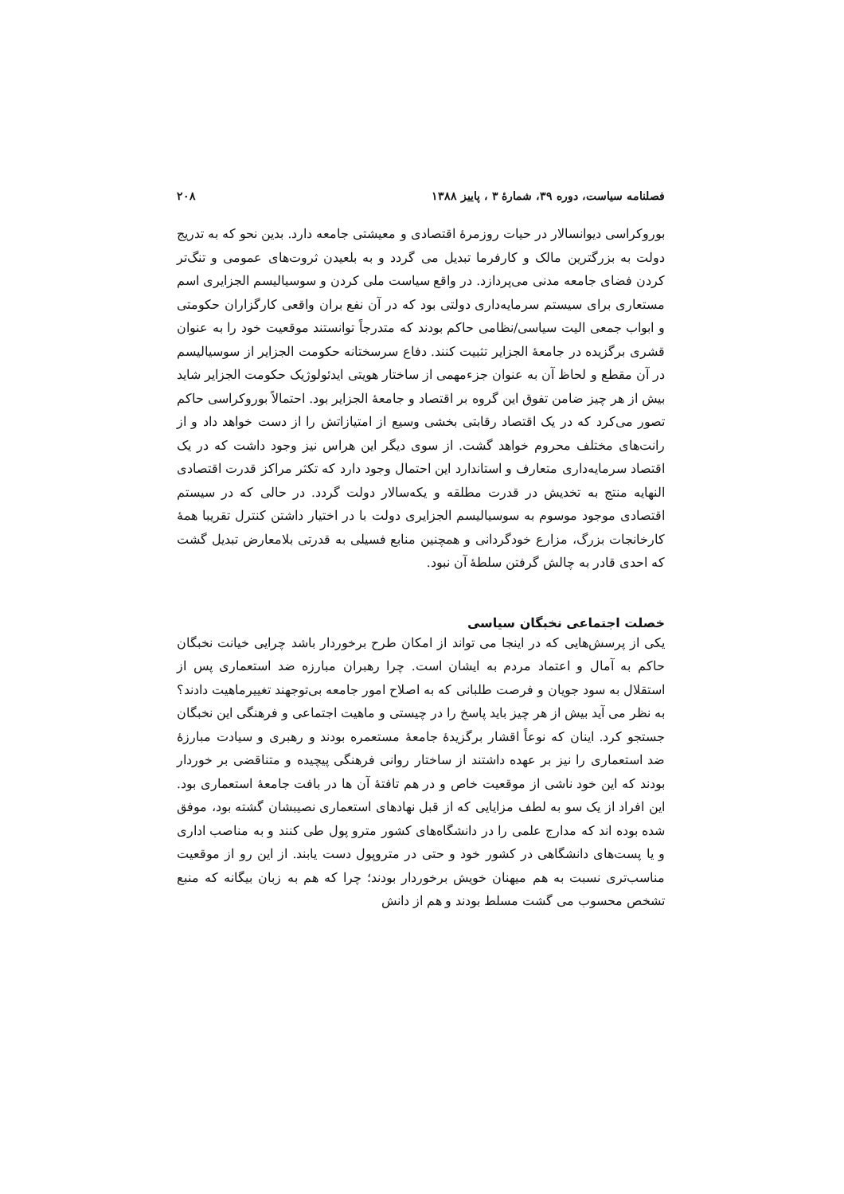فصلنامه سیاست، دوره ۳۹، شمارهٔ ۳ ، پاییز ۱۳۸۸ ۲۰۸
بوروکراسی دیوانسالار در حیات روزمرهٔ اقتصادی و معیشتی جامعه دارد. بدین نحو که به تدریج دولت به بزرگترین مالک و کارفرما تبدیل می گردد و به بلعیدن ثروت‌های عمومی و تنگ‌تر کردن فضای جامعه مدنی می‌پردازد. در واقع سیاست ملی کردن و سوسیالیسم الجزایری اسم مستعاری برای سیستم سرمایه‌داری دولتی بود که در آن نفع بران واقعی کارگزاران حکومتی و ابواب جمعی الیت سیاسی/نظامی حاکم بودند که متدرجاً توانستند موقعیت خود را به عنوان قشری برگزیده در جامعهٔ الجزایر تثبیت کنند. دفاع سرسختانه حکومت الجزایر از سوسیالیسم در آن مقطع و لحاظ آن به عنوان جزءمهمی از ساختار هویتی ایدئولوژیک حکومت الجزایر شاید بیش از هر چیز ضامن تفوق این گروه بر اقتصاد و جامعهٔ الجزایر بود. احتمالاً بوروکراسی حاکم تصور می‌کرد که در یک اقتصاد رقابتی بخشی وسیع از امتیازاتش را از دست خواهد داد و از رانت‌های مختلف محروم خواهد گشت. از سوی دیگر این هراس نیز وجود داشت که در یک اقتصاد سرمایه‌داری متعارف و استاندارد این احتمال وجود دارد که تکثر مراکز قدرت اقتصادی النهایه منتج به تخدیش در قدرت مطلقه و یکه‌سالار دولت گردد. در حالی که در سیستم اقتصادی موجود موسوم به سوسیالیسم الجزایری دولت با در اختیار داشتن کنترل تقریبا همهٔ کارخانجات بزرگ، مزارع خودگردانی و همچنین منابع فسیلی به قدرتی بلامعارض تبدیل گشت که احدی قادر به چالش گرفتن سلطهٔ آن نبود.
خصلت اجتماعی نخبگان سیاسی
یکی از پرسش‌هایی که در اینجا می تواند از امکان طرح برخوردار باشد چرایی خیانت نخبگان حاکم به آمال و اعتماد مردم به ایشان است. چرا رهبران مبارزه ضد استعماری پس از استقلال به سود جویان و فرصت طلبانی که به اصلاح امور جامعه بی‌توجهند تغییرماهیت دادند؟ به نظر می آید بیش از هر چیز باید پاسخ را در چیستی و ماهیت اجتماعی و فرهنگی این نخبگان جستجو کرد. اینان که نوعاً اقشار برگزیدهٔ جامعهٔ مستعمره بودند و رهبری و سیادت مبارزهٔ ضد استعماری را نیز بر عهده داشتند از ساختار روانی فرهنگی پیچیده و متناقضی بر خوردار بودند که این خود ناشی از موقعیت خاص و در هم تافتهٔ آن ها در بافت جامعهٔ استعماری بود. این افراد از یک سو به لطف مزایایی که از قبل نهادهای استعماری نصیبشان گشته بود، موفق شده بوده اند که مدارج علمی را در دانشگاه‌های کشور مترو پول طی کنند و به مناصب اداری و یا پست‌های دانشگاهی در کشور خود و حتی در متروپول دست یابند. از این رو از موقعیت مناسب‌تری نسبت به هم میهنان خویش برخوردار بودند؛ چرا که هم به زبان بیگانه که منبع تشخص محسوب می گشت مسلط بودند و هم از دانش